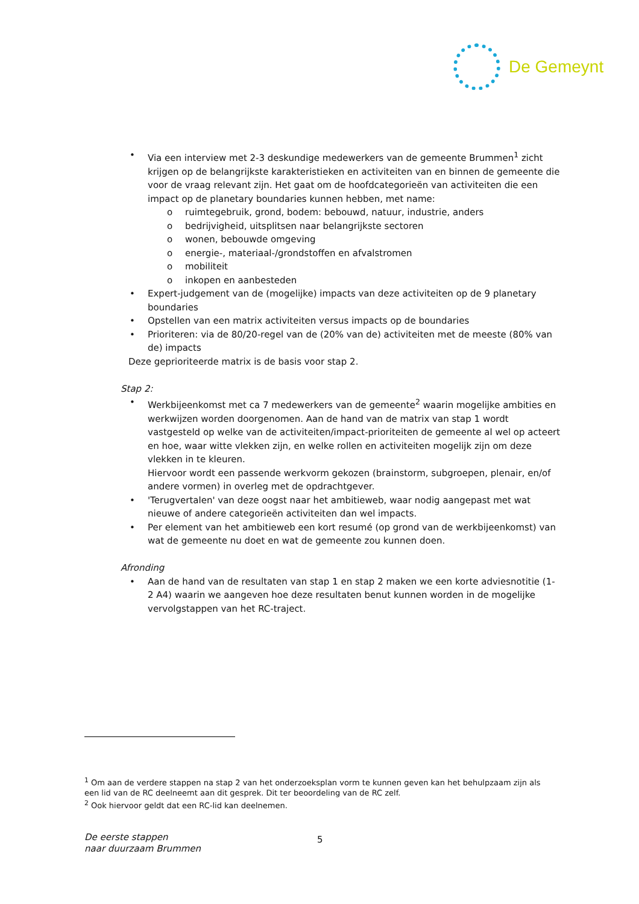De Gemeynt
• Via een interview met 2-3 deskundige medewerkers van de gemeente Brummen<sup>1</sup> zicht krijgen op de belangrijkste karakteristieken en activiteiten van en binnen de gemeente die voor de vraag relevant zijn. Het gaat om de hoofdcategorieën van activiteiten die een impact op de planetary boundaries kunnen hebben, met name:
o ruimtegebruik, grond, bodem: bebouwd, natuur, industrie, anders
o bedrijvigheid, uitsplitsen naar belangrijkste sectoren
o wonen, bebouwde omgeving
o energie-, materiaal-/grondstoffen en afvalstromen
o mobiliteit
o inkopen en aanbesteden
• Expert-judgement van de (mogelijke) impacts van deze activiteiten op de 9 planetary boundaries
• Opstellen van een matrix activiteiten versus impacts op de boundaries
• Prioriteren: via de 80/20-regel van de (20% van de) activiteiten met de meeste (80% van de) impacts
Deze geprioriteerde matrix is de basis voor stap 2.
Stap 2:
• Werkbijeenkomst met ca 7 medewerkers van de gemeente<sup>2</sup> waarin mogelijke ambities en werkwijzen worden doorgenomen. Aan de hand van de matrix van stap 1 wordt vastgesteld op welke van de activiteiten/impact-prioriteiten de gemeente al wel op acteert en hoe, waar witte vlekken zijn, en welke rollen en activiteiten mogelijk zijn om deze vlekken in te kleuren.
Hiervoor wordt een passende werkvorm gekozen (brainstorm, subgroepen, plenair, en/of andere vormen) in overleg met de opdrachtgever.
• 'Terugvertalen' van deze oogst naar het ambitieweb, waar nodig aangepast met wat nieuwe of andere categorieën activiteiten dan wel impacts.
• Per element van het ambitieweb een kort resumé (op grond van de werkbijeenkomst) van wat de gemeente nu doet en wat de gemeente zou kunnen doen.
Afronding
• Aan de hand van de resultaten van stap 1 en stap 2 maken we een korte adviesnotitie (1-2 A4) waarin we aangeven hoe deze resultaten benut kunnen worden in de mogelijke vervolgstappen van het RC-traject.
<sup>1</sup> Om aan de verdere stappen na stap 2 van het onderzoeksplan vorm te kunnen geven kan het behulpzaam zijn als een lid van de RC deelneemt aan dit gesprek. Dit ter beoordeling van de RC zelf.
<sup>2</sup> Ook hiervoor geldt dat een RC-lid kan deelnemen.
De eerste stappen
naar duurzaam Brummen
5